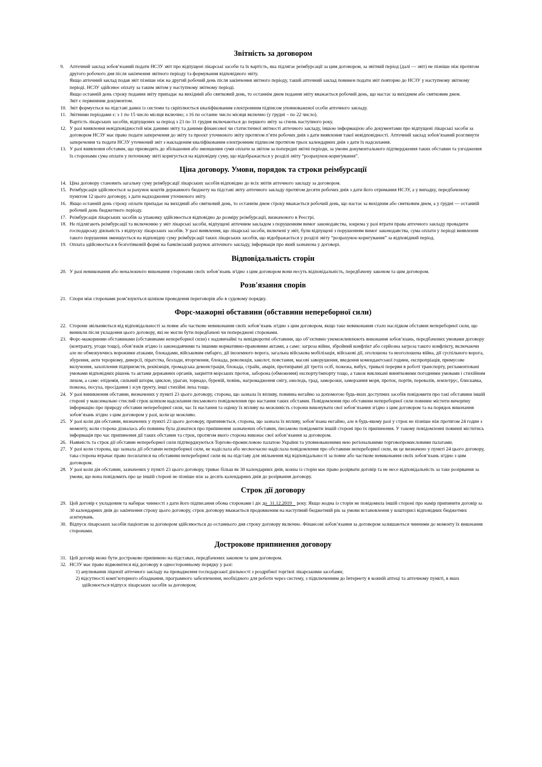Звітність за договором
9. Аптечний заклад зобов’язаний подати НСЗУ звіт про відпущені лікарські засоби та їх вартість, яка підлягає реімбурсації за цим договором, за звітний період (далі — звіт) не пізніше ніж протягом другого робочого дня після закінчення звітного періоду та формування відповідного звіту.
Якщо аптечний заклад подав звіт пізніше ніж на другий робочий день після закінчення звітного періоду, такий аптечний заклад повинен подати звіт повторно до НСЗУ у наступному звітному періоді. НСЗУ здійснює оплату за таким звітом у наступному звітному періоді.
Якщо останній день строку подання звіту припадає на вихідний або святковий день, то останнім днем подання звіту вважається робочий день, що настає за вихідним або святковим днем.
Звіт є первинним документом.
10. Звіт формується на підставі даних із системи та скріплюється кваліфікованим електронним підписом уповноваженої особи аптечного закладу.
11. Звітними періодами є: з 1 по 15 число місяця включно; з 16 по останнє число місяця включно (у грудні – по 22 число).
Вартість лікарських засобів, відпущених за період з 23 по 31 грудня включаються до першого звіту за січень наступного року.
12. У разі виявлення невідповідностей між даними звіту та даними фінансової чи статистичної звітності аптечного закладу, іншою інформацією або документами про відпущені лікарські засоби за договором НСЗУ має право подати заперечення до звіту та проект уточненого звіту протягом п’яти робочих днів з дати виявлення такої невідповідності. Аптечний заклад зобов’язаний розглянути заперечення та подати НСЗУ уточнений звіт з накладеним кваліфікованим електронним підписом протягом трьох календарних днів з дати їх надсилання.
13. У разі виявлення обставин, що призводять до збільшення або зменшення суми оплати за звітом за попередні звітні періоди, за умови документального підтвердження таких обставин та узгодження їх сторонами сума оплати у поточному звіті коригується на відповідну суму, що відображається у розділі звіту “розрахунок-коригування”.
Ціна договору. Умови, порядок та строки реімбурсації
14. Ціна договору становить загальну суму реімбурсації лікарських засобів відповідно до всіх звітів аптечного закладу за договором.
15. Реімбурсація здійснюється за рахунок коштів державного бюджету на підставі звіту аптечного закладу протягом десяти робочих днів з дати його отримання НСЗУ, а у випадку, передбаченому пунктом 12 цього договору, з дати надходження уточненого звіту.
16. Якщо останній день строку оплати припадає на вихідний або святковий день, то останнім днем строку вважається робочий день, що настає за вихідним або святковим днем, а у грудні — останній робочий день бюджетного періоду.
17. Реімбурсація лікарських засобів за упаковку здійснюється відповідно до розміру реімбурсації, визначеного в Реєстрі.
18. Не підлягають реімбурсації та включенню у звіт лікарські засоби, відпущені аптечним закладом з порушенням вимог законодавства, зокрема у разі втрати права аптечного закладу провадити господарську діяльність з відпуску лікарських засобів. У разі виявлення, що лікарські засоби, включені у звіт, були відпущені з порушенням вимог законодавства, сума оплати у періоді виявлення такого порушення зменшується на відповідну суму реімбурсації таких лікарських засобів, що відображається у розділі звіту “розрахунок-коригування” за відповідний період.
19. Оплата здійснюється в безготівковій формі на банківський рахунок аптечного закладу, інформація про який зазначена у договорі.
Відповідальність сторін
20. У разі невиконання або неналежного виконання сторонами своїх зобов’язань згідно з цим договором вони несуть відповідальність, передбачену законом та цим договором.
Розв'язання спорів
21. Спори між сторонами розв’язуються шляхом проведення переговорів або в судовому порядку.
Форс-мажорні обставини (обставини непереборної сили)
22. Сторони звільняються від відповідальності за повне або часткове невиконання своїх зобов’язань згідно з цим договором, якщо таке невиконання стало наслідком обставин непереборної сили, що виникли після укладення цього договору, які не могли бути передбачені чи попереджені сторонами.
23. Форс-мажорними обставинами (обставинами непереборної сили) є надзвичайні та невідворотні обставини, що об’єктивно унеможливлюють виконання зобов’язань, передбачених умовами договору (контракту, угоди тощо), обов’язків згідно із законодавчими та іншими нормативно-правовими актами, а саме: загроза війни, збройний конфлікт або серйозна загроза такого конфлікту, включаючи але не обмежуючись ворожими атаками, блокадами, військовим ембарго, дії іноземного ворога, загальна військова мобілізація, військові дії, оголошена та неоголошена війна, дії суспільного ворога, збурення, акти тероризму, диверсії, піратства, безлади, вторгнення, блокада, революція, заколот, повстання, масові заворушення, введення комендантської години, експропріація, примусове вилучення, захоплення підприємств, реквізиція, громадська демонстрація, блокада, страйк, аварія, протиправні дії третіх осіб, пожежа, вибух, тривалі перерви в роботі транспорту, регламентовані умовами відповідних рішень та актами державних органів, закриття морських проток, заборона (обмеження) експорту/імпорту тощо, а також викликані винятковими погодними умовами і стихійним лихом, а саме: епідемія, сильний шторм, циклон, ураган, торнадо, буревій, повінь, нагромадження снігу, ожеледь, град, заморозки, замерзання моря, проток, портів, перевалів, землетрус, блискавка, пожежа, посуха, просідання і зсув ґрунту, інші стихійні лиха тощо.
24. У разі виникнення обставин, визначених у пункті 23 цього договору, сторона, що зазнала їх впливу, повинна негайно за допомогою будь-яких доступних засобів повідомити про такі обставини іншій стороні у максимально стислий строк шляхом надсилання письмового повідомлення про настання таких обставин. Повідомлення про обставини непереборної сили повинне містити вичерпну інформацію про природу обставин непереборної сили, час їх настання та оцінку їх впливу на можливість сторони виконувати свої зобов’язання згідно з цим договором та на порядок виконання зобов’язань згідно з цим договором у разі, коли це можливо.
25. У разі коли дія обставин, визначених у пункті 23 цього договору, припиняється, сторона, що зазнала їх впливу, зобов’язана негайно, але в будь-якому разі у строк не пізніше ніж протягом 24 годин з моменту, коли сторона дізналась або повинна була дізнатися про припинення зазначених обставин, письмово повідомити іншій стороні про їх припинення. У такому повідомленні повинні міститись інформація про час припинення дії таких обставин та строк, протягом якого сторона виконає свої зобов’язання за договором.
26. Наявність та строк дії обставин непереборної сили підтверджуються Торгово-промисловою палатою України та уповноваженими нею регіональними торговопромисловими палатами.
27. У разі коли сторона, що зазнала дії обставин непереборної сили, не надіслала або несвоєчасно надіслала повідомлення про обставини непереборної сили, як це визначено у пункті 24 цього договору, така сторона втрачає право посилатися на обставини непереборної сили як на підставу для звільнення від відповідальності за повне або часткове невиконання своїх зобов’язань згідно з цим договором.
28. У разі коли дія обставин, зазначених у пункті 23 цього договору, триває більш як 30 календарних днів, кожна із сторін має право розірвати договір та не несе відповідальність за таке розірвання за умови, що вона повідомить про це іншій стороні не пізніше ніж за десять календарних днів до розірвання договору.
Строк дії договору
29. Цей договір є укладеним та набирає чинності з дати його підписання обома сторонами і діє до 31.12.2019 року. Якщо жодна із сторін не повідомила іншій стороні про намір припинити договір за 30 календарних днів до закінчення строку цього договору, строк договору вважається продовженим на наступний бюджетний рік за умови встановлення у кошторисі відповідних бюджетних асигнувань.
30. Відпуск лікарських засобів пацієнтам за договором здійснюється до останнього дня строку договору включно. Фінансові зобов’язання за договором залишаються чинними до моменту їх виконання сторонами.
Дострокове припинення договору
31. Цей договір може бути достроково припинено на підставах, передбачених законом та цим договором.
32. НСЗУ має право відмовитися від договору в односторонньому порядку у разі:
1) анулювання ліцензії аптечного закладу на провадження господарської діяльності з роздрібної торгівлі лікарськими засобами;
2) відсутності комп’ютерного обладнання, програмного забезпечення, необхідного для роботи через систему, з підключенням до Інтернету в кожній аптеці та аптечному пункті, в яких здійснюється відпуск лікарських засобів за договором;